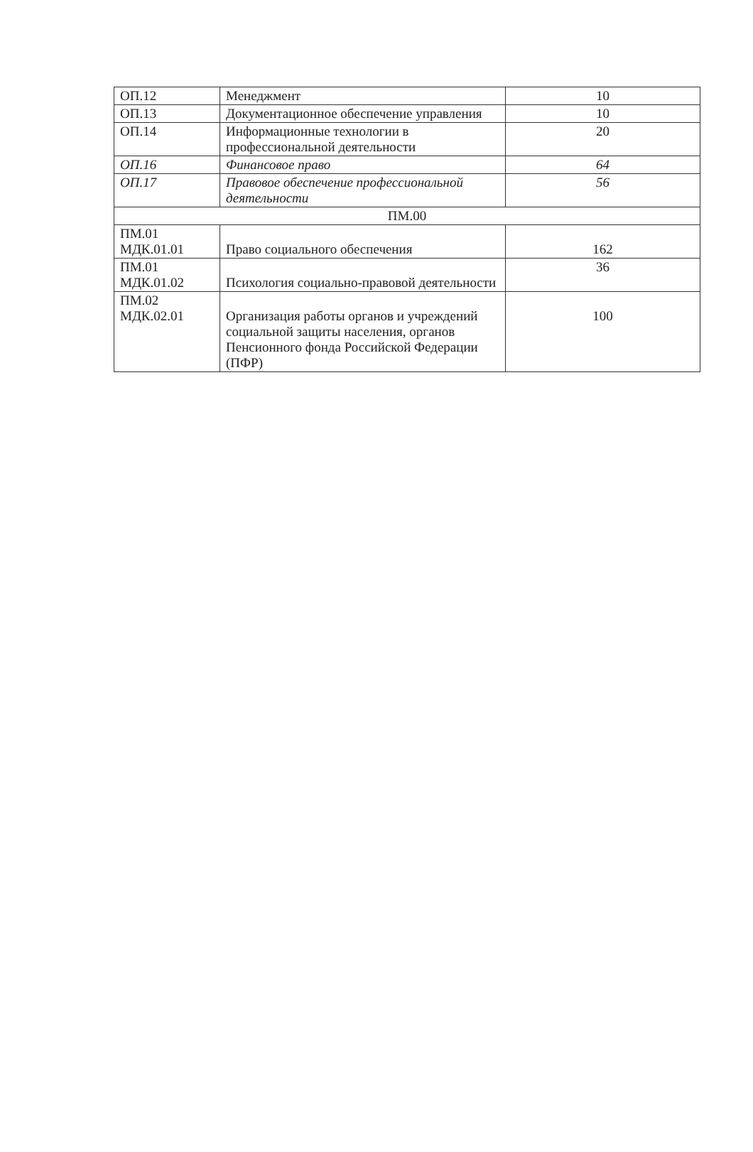| ОП.12 | Менеджмент | 10 |
| ОП.13 | Документационное обеспечение управления | 10 |
| ОП.14 | Информационные технологии в профессиональной деятельности | 20 |
| ОП.16 | Финансовое право | 64 |
| ОП.17 | Правовое обеспечение профессиональной деятельности | 56 |
| ПМ.00 | | |
| ПМ.01 МДК.01.01 | Право социального обеспечения | 162 |
| ПМ.01 МДК.01.02 | Психология социально-правовой деятельности | 36 |
| ПМ.02 МДК.02.01 | Организация работы органов и учреждений социальной защиты населения, органов Пенсионного фонда Российской Федерации (ПФР) | 100 |